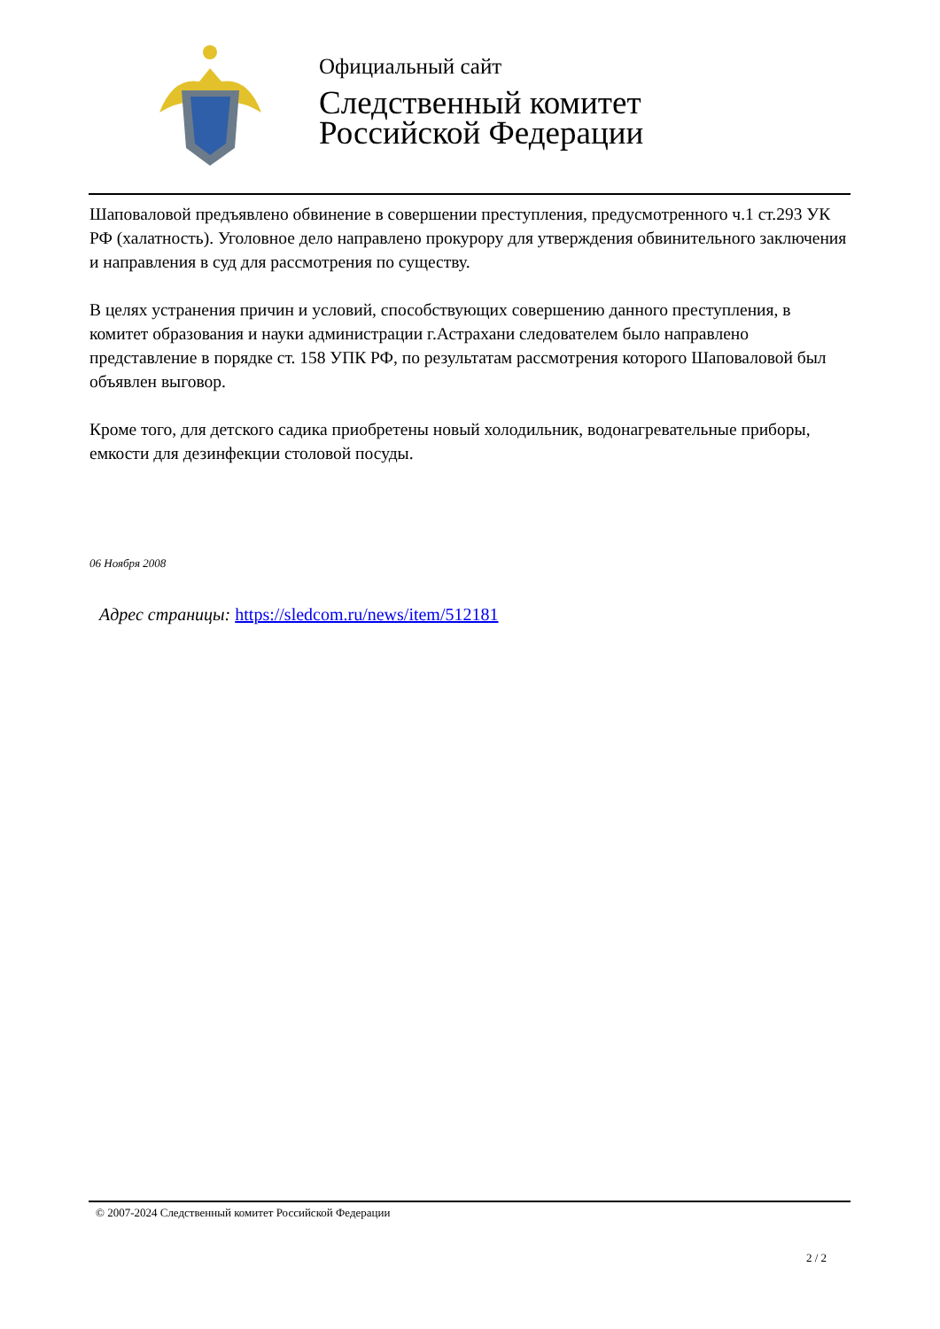Официальный сайт
Следственный комитет
Российской Федерации
Шаповаловой предъявлено обвинение в совершении преступления, предусмотренного ч.1 ст.293 УК РФ (халатность). Уголовное дело направлено прокурору для утверждения обвинительного заключения и направления в суд для рассмотрения по существу.
В целях устранения причин и условий, способствующих совершению данного преступления, в комитет образования и науки администрации г.Астрахани следователем было направлено представление в порядке ст. 158 УПК РФ, по результатам рассмотрения которого Шаповаловой был объявлен выговор.
Кроме того, для детского садика приобретены новый холодильник, водонагревательные приборы, емкости для дезинфекции столовой посуды.
06 Ноября 2008
Адрес страницы: https://sledcom.ru/news/item/512181
© 2007-2024 Следственный комитет Российской Федерации
2 / 2